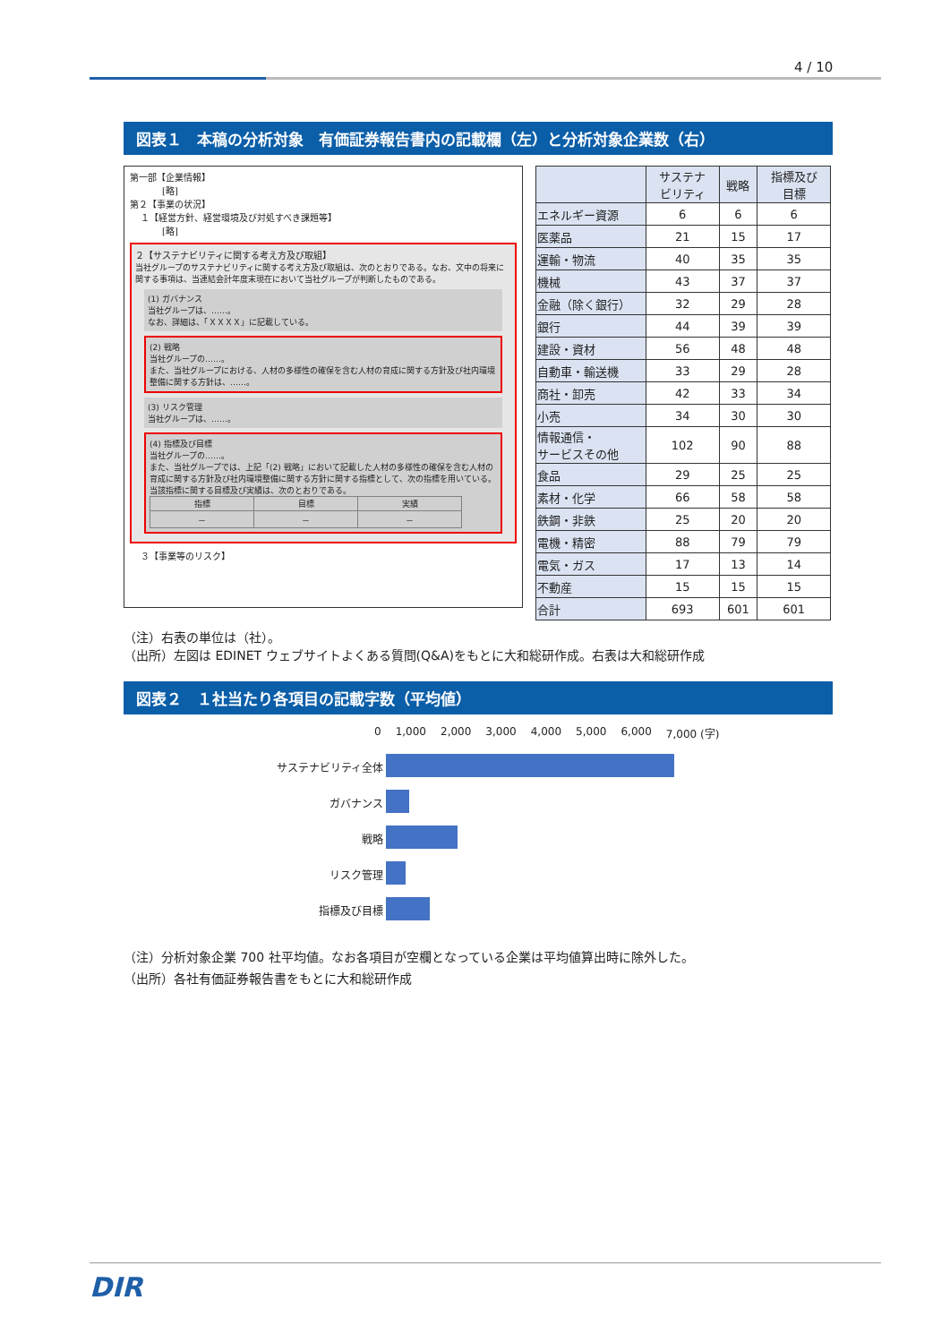4 / 10
図表１　本稿の分析対象　有価証券報告書内の記載欄（左）と分析対象企業数（右）
第一部【企業情報】
[略]
第２【事業の状況】
１【経営方針、経営環境及び対処すべき課題等】
[略]
２【サステナビリティに関する考え方及び取組】
当社グループのサステナビリティに関する考え方及び取組は、次のとおりである。なお、文中の将来に関する事項は、当連結会計年度末現在において当社グループが判断したものである。
(1) ガバナンス
当社グループは、……。
なお、詳細は、「ＸＸＸＸ」に記載している。
(2) 戦略
当社グループの……。
また、当社グループにおける、人材の多様性の確保を含む人材の育成に関する方針及び社内環境整備に関する方針は、……。
(3) リスク管理
当社グループは、……。
(4) 指標及び目標
当社グループの……。
また、当社グループでは、上記「(2) 戦略」において記載した人材の多様性の確保を含む人材の育成に関する方針及び社内環境整備に関する方針に関する指標として、次の指標を用いている。当該指標に関する目標及び実績は、次のとおりである。
| 指標 | 目標 | 実績 |
| － | － | － |
３【事業等のリスク】
| | サステナ ビリティ | 戦略 | 指標及び 目標 |
| --- | --- | --- | --- |
| エネルギー資源 | 6 | 6 | 6 |
| 医薬品 | 21 | 15 | 17 |
| 運輸・物流 | 40 | 35 | 35 |
| 機械 | 43 | 37 | 37 |
| 金融（除く銀行） | 32 | 29 | 28 |
| 銀行 | 44 | 39 | 39 |
| 建設・資材 | 56 | 48 | 48 |
| 自動車・輸送機 | 33 | 29 | 28 |
| 商社・卸売 | 42 | 33 | 34 |
| 小売 | 34 | 30 | 30 |
| 情報通信・ サービスその他 | 102 | 90 | 88 |
| 食品 | 29 | 25 | 25 |
| 素材・化学 | 66 | 58 | 58 |
| 鉄鋼・非鉄 | 25 | 20 | 20 |
| 電機・精密 | 88 | 79 | 79 |
| 電気・ガス | 17 | 13 | 14 |
| 不動産 | 15 | 15 | 15 |
| 合計 | 693 | 601 | 601 |
（注）右表の単位は（社）。
（出所）左図は EDINET ウェブサイトよくある質問(Q&A)をもとに大和総研作成。右表は大和総研作成
図表２　１社当たり各項目の記載字数（平均値）
0 1,000 2,000 3,000 4,000 5,000 6,000 7,000 (字)
サステナビリティ全体
ガバナンス
戦略
リスク管理
指標及び目標
（注）分析対象企業 700 社平均値。なお各項目が空欄となっている企業は平均値算出時に除外した。
（出所）各社有価証券報告書をもとに大和総研作成
DIR